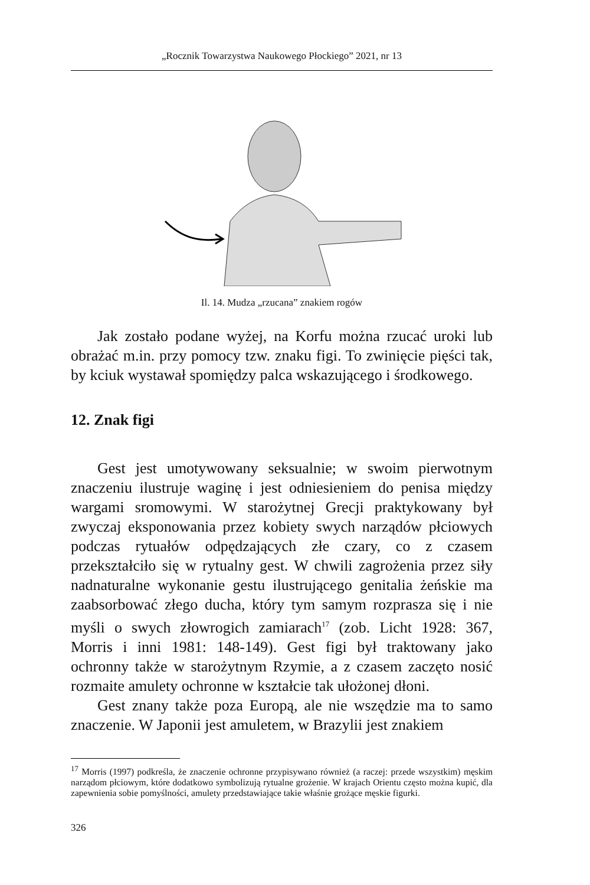„Rocznik Towarzystwa Naukowego Płockiego” 2021, nr 13
Il. 14. Mudza „rzucana” znakiem rogów
Jak zostało podane wyżej, na Korfu można rzucać uroki lub obrażać m.in. przy pomocy tzw. znaku figi. To zwinięcie pięści tak, by kciuk wystawał spomiędzy palca wskazującego i środkowego.
12. Znak figi
Gest jest umotywowany seksualnie; w swoim pierwotnym znaczeniu ilustruje waginę i jest odniesieniem do penisa między wargami sromowymi. W starożytnej Grecji praktykowany był zwyczaj eksponowania przez kobiety swych narządów płciowych podczas rytuałów odpędzających złe czary, co z czasem przekształciło się w rytualny gest. W chwili zagrożenia przez siły nadnaturalne wykonanie gestu ilustrującego genitalia żeńskie ma zaabsorbować złego ducha, który tym samym rozprasza się i nie myśli o swych złowrogich zamiarach<sup>17</sup> (zob. Licht 1928: 367, Morris i inni 1981: 148-149). Gest figi był traktowany jako ochronny także w starożytnym Rzymie, a z czasem zaczęto nosić rozmaite amulety ochronne w kształcie tak ułożonej dłoni.
Gest znany także poza Europą, ale nie wszędzie ma to samo znaczenie. W Japonii jest amuletem, w Brazylii jest znakiem
<sup>17</sup> Morris (1997) podkreśla, że znaczenie ochronne przypisywano również (a raczej: przede wszystkim) męskim narządom płciowym, które dodatkowo symbolizują rytualne grożenie. W krajach Orientu często można kupić, dla zapewnienia sobie pomyślności, amulety przedstawiające takie właśnie grożące męskie figurki.
326